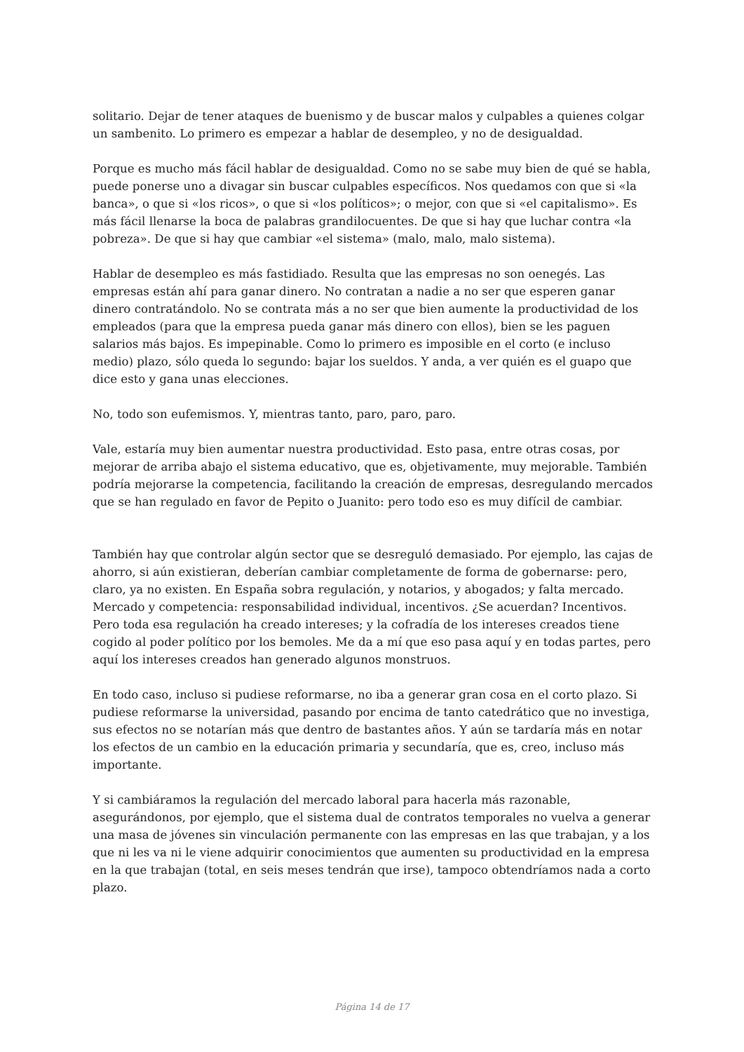solitario. Dejar de tener ataques de buenismo y de buscar malos y culpables a quienes colgar un sambenito. Lo primero es empezar a hablar de desempleo, y no de desigualdad.
Porque es mucho más fácil hablar de desigualdad. Como no se sabe muy bien de qué se habla, puede ponerse uno a divagar sin buscar culpables específicos. Nos quedamos con que si «la banca», o que si «los ricos», o que si «los políticos»; o mejor, con que si «el capitalismo». Es más fácil llenarse la boca de palabras grandilocuentes. De que si hay que luchar contra «la pobreza». De que si hay que cambiar «el sistema» (malo, malo, malo sistema).
Hablar de desempleo es más fastidiado. Resulta que las empresas no son oenegés. Las empresas están ahí para ganar dinero. No contratan a nadie a no ser que esperen ganar dinero contratándolo. No se contrata más a no ser que bien aumente la productividad de los empleados (para que la empresa pueda ganar más dinero con ellos), bien se les paguen salarios más bajos. Es impepinable. Como lo primero es imposible en el corto (e incluso medio) plazo, sólo queda lo segundo: bajar los sueldos. Y anda, a ver quién es el guapo que dice esto y gana unas elecciones.
No, todo son eufemismos. Y, mientras tanto, paro, paro, paro.
Vale, estaría muy bien aumentar nuestra productividad. Esto pasa, entre otras cosas, por mejorar de arriba abajo el sistema educativo, que es, objetivamente, muy mejorable. También podría mejorarse la competencia, facilitando la creación de empresas, desregulando mercados que se han regulado en favor de Pepito o Juanito: pero todo eso es muy difícil de cambiar.
También hay que controlar algún sector que se desreguló demasiado. Por ejemplo, las cajas de ahorro, si aún existieran, deberían cambiar completamente de forma de gobernarse: pero, claro, ya no existen. En España sobra regulación, y notarios, y abogados; y falta mercado. Mercado y competencia: responsabilidad individual, incentivos. ¿Se acuerdan? Incentivos. Pero toda esa regulación ha creado intereses; y la cofradía de los intereses creados tiene cogido al poder político por los bemoles. Me da a mí que eso pasa aquí y en todas partes, pero aquí los intereses creados han generado algunos monstruos.
En todo caso, incluso si pudiese reformarse, no iba a generar gran cosa en el corto plazo. Si pudiese reformarse la universidad, pasando por encima de tanto catedrático que no investiga, sus efectos no se notarían más que dentro de bastantes años. Y aún se tardaría más en notar los efectos de un cambio en la educación primaria y secundaría, que es, creo, incluso más importante.
Y si cambiáramos la regulación del mercado laboral para hacerla más razonable, asegurándonos, por ejemplo, que el sistema dual de contratos temporales no vuelva a generar una masa de jóvenes sin vinculación permanente con las empresas en las que trabajan, y a los que ni les va ni le viene adquirir conocimientos que aumenten su productividad en la empresa en la que trabajan (total, en seis meses tendrán que irse), tampoco obtendríamos nada a corto plazo.
Página 14 de 17